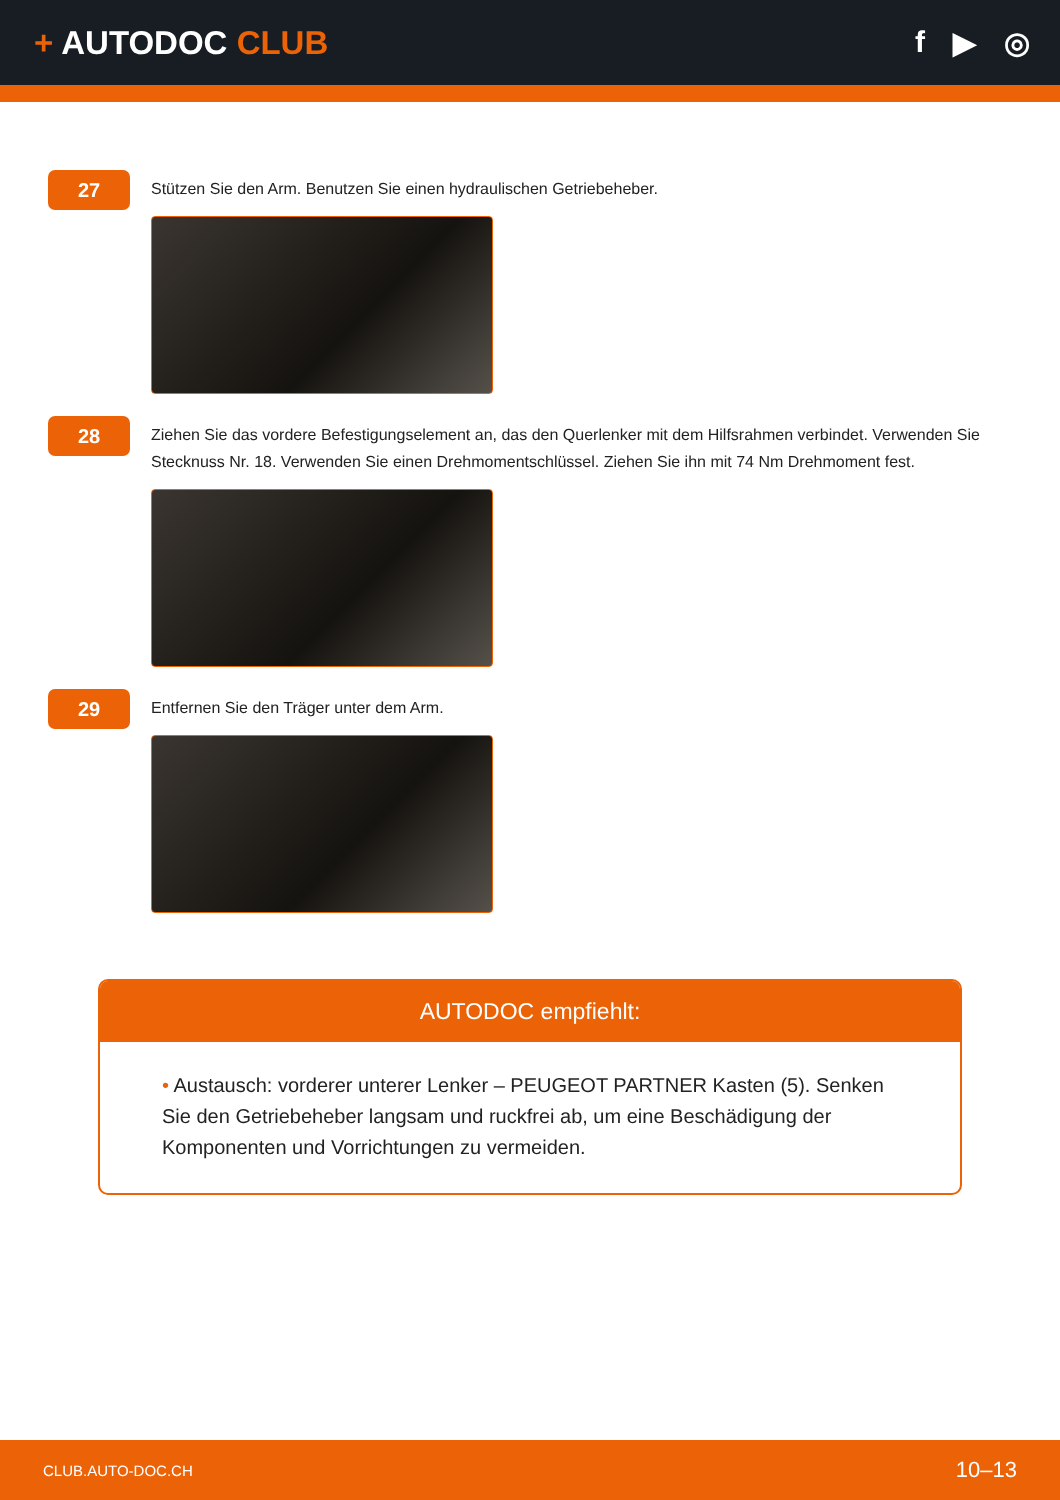+ AUTODOC CLUB f ▶ ◎
27
Stützen Sie den Arm. Benutzen Sie einen hydraulischen Getriebeheber.
28
Ziehen Sie das vordere Befestigungselement an, das den Querlenker mit dem Hilfsrahmen verbindet. Verwenden Sie Stecknuss Nr. 18. Verwenden Sie einen Drehmomentschlüssel. Ziehen Sie ihn mit 74 Nm Drehmoment fest.
29
Entfernen Sie den Träger unter dem Arm.
AUTODOC empfiehlt:
• Austausch: vorderer unterer Lenker – PEUGEOT PARTNER Kasten (5). Senken Sie den Getriebeheber langsam und ruckfrei ab, um eine Beschädigung der Komponenten und Vorrichtungen zu vermeiden.
CLUB.AUTO-DOC.CH 10–13